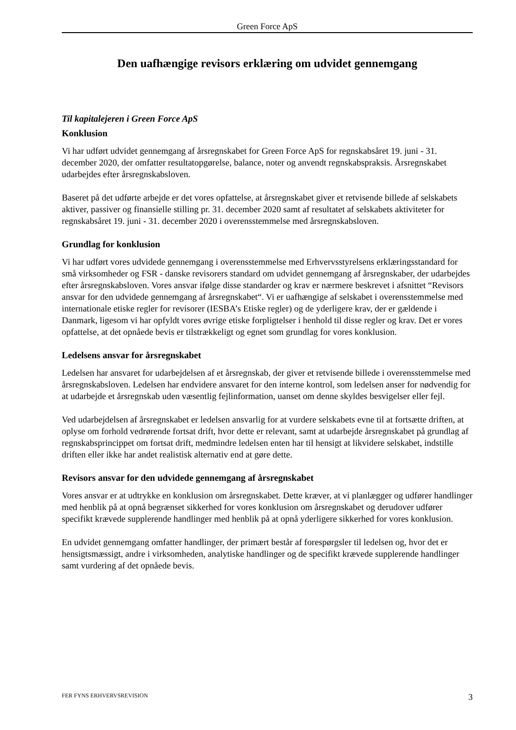Green Force ApS
Den uafhængige revisors erklæring om udvidet gennemgang
Til kapitalejeren i Green Force ApS
Konklusion
Vi har udført udvidet gennemgang af årsregnskabet for Green Force ApS for regnskabsåret 19. juni - 31. december 2020, der omfatter resultatopgørelse, balance, noter og anvendt regnskabspraksis. Årsregnskabet udarbejdes efter årsregnskabsloven.
Baseret på det udførte arbejde er det vores opfattelse, at årsregnskabet giver et retvisende billede af selskabets aktiver, passiver og finansielle stilling pr. 31. december 2020 samt af resultatet af selskabets aktiviteter for regnskabsåret 19. juni - 31. december 2020 i overensstemmelse med årsregnskabsloven.
Grundlag for konklusion
Vi har udført vores udvidede gennemgang i overensstemmelse med Erhvervsstyrelsens erklæringsstandard for små virksomheder og FSR - danske revisorers standard om udvidet gennemgang af årsregnskaber, der udarbejdes efter årsregnskabsloven. Vores ansvar ifølge disse standarder og krav er nærmere beskrevet i afsnittet “Revisors ansvar for den udvidede gennemgang af årsregnskabet“. Vi er uafhængige af selskabet i overensstemmelse med internationale etiske regler for revisorer (IESBA’s Etiske regler) og de yderligere krav, der er gældende i Danmark, ligesom vi har opfyldt vores øvrige etiske forpligtelser i henhold til disse regler og krav. Det er vores opfattelse, at det opnåede bevis er tilstrækkeligt og egnet som grundlag for vores konklusion.
Ledelsens ansvar for årsregnskabet
Ledelsen har ansvaret for udarbejdelsen af et årsregnskab, der giver et retvisende billede i overensstemmelse med årsregnskabsloven. Ledelsen har endvidere ansvaret for den interne kontrol, som ledelsen anser for nødvendig for at udarbejde et årsregnskab uden væsentlig fejlinformation, uanset om denne skyldes besvigelser eller fejl.
Ved udarbejdelsen af årsregnskabet er ledelsen ansvarlig for at vurdere selskabets evne til at fortsætte driften, at oplyse om forhold vedrørende fortsat drift, hvor dette er relevant, samt at udarbejde årsregnskabet på grundlag af regnskabsprincippet om fortsat drift, medmindre ledelsen enten har til hensigt at likvidere selskabet, indstille driften eller ikke har andet realistisk alternativ end at gøre dette.
Revisors ansvar for den udvidede gennemgang af årsregnskabet
Vores ansvar er at udtrykke en konklusion om årsregnskabet. Dette kræver, at vi planlægger og udfører handlinger med henblik på at opnå begrænset sikkerhed for vores konklusion om årsregnskabet og derudover udfører specifikt krævede supplerende handlinger med henblik på at opnå yderligere sikkerhed for vores konklusion.
En udvidet gennemgang omfatter handlinger, der primært består af forespørgsler til ledelsen og, hvor det er hensigtsmæssigt, andre i virksomheden, analytiske handlinger og de specifikt krævede supplerende handlinger samt vurdering af det opnåede bevis.
FER FYNS ERHVERVSREVISION 3